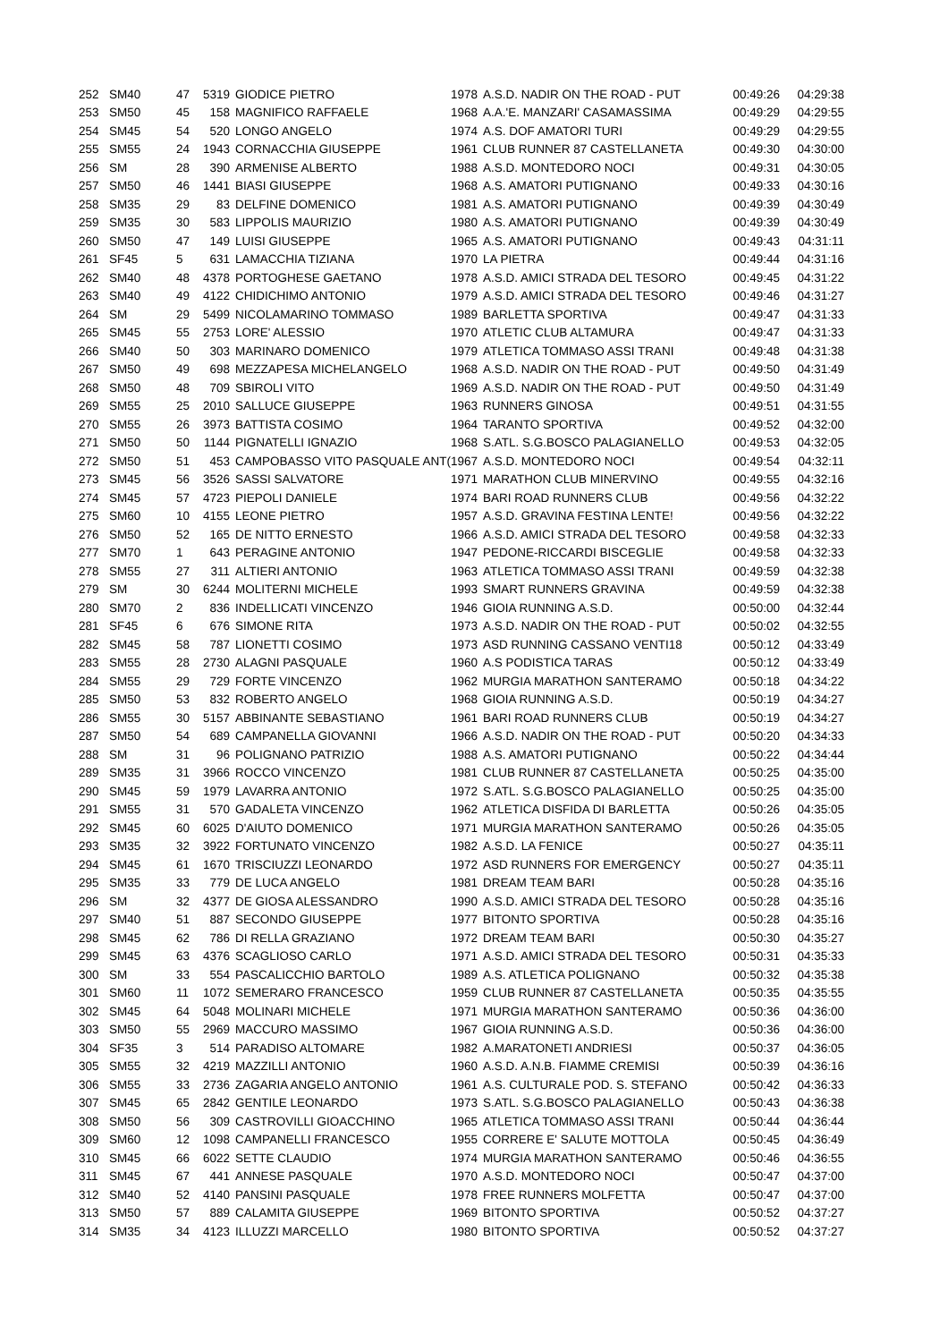| 252 | SM40 | 47 | 5319 | GIODICE PIETRO | 1978 | A.S.D. NADIR ON THE ROAD - PUT | 00:49:26 | 04:29:38 |
| 253 | SM50 | 45 | 158 | MAGNIFICO RAFFAELE | 1968 | A.A.'E. MANZARI' CASAMASSIMA | 00:49:29 | 04:29:55 |
| 254 | SM45 | 54 | 520 | LONGO ANGELO | 1974 | A.S. DOF AMATORI TURI | 00:49:29 | 04:29:55 |
| 255 | SM55 | 24 | 1943 | CORNACCHIA GIUSEPPE | 1961 | CLUB RUNNER 87 CASTELLANETA | 00:49:30 | 04:30:00 |
| 256 | SM | 28 | 390 | ARMENISE ALBERTO | 1988 | A.S.D. MONTEDORO NOCI | 00:49:31 | 04:30:05 |
| 257 | SM50 | 46 | 1441 | BIASI GIUSEPPE | 1968 | A.S. AMATORI PUTIGNANO | 00:49:33 | 04:30:16 |
| 258 | SM35 | 29 | 83 | DELFINE DOMENICO | 1981 | A.S. AMATORI PUTIGNANO | 00:49:39 | 04:30:49 |
| 259 | SM35 | 30 | 583 | LIPPOLIS MAURIZIO | 1980 | A.S. AMATORI PUTIGNANO | 00:49:39 | 04:30:49 |
| 260 | SM50 | 47 | 149 | LUISI GIUSEPPE | 1965 | A.S. AMATORI PUTIGNANO | 00:49:43 | 04:31:11 |
| 261 | SF45 | 5 | 631 | LAMACCHIA TIZIANA | 1970 | LA PIETRA | 00:49:44 | 04:31:16 |
| 262 | SM40 | 48 | 4378 | PORTOGHESE GAETANO | 1978 | A.S.D. AMICI STRADA DEL TESORO | 00:49:45 | 04:31:22 |
| 263 | SM40 | 49 | 4122 | CHIDICHIMO ANTONIO | 1979 | A.S.D. AMICI STRADA DEL TESORO | 00:49:46 | 04:31:27 |
| 264 | SM | 29 | 5499 | NICOLAMARINO TOMMASO | 1989 | BARLETTA SPORTIVA | 00:49:47 | 04:31:33 |
| 265 | SM45 | 55 | 2753 | LORE' ALESSIO | 1970 | ATLETIC CLUB ALTAMURA | 00:49:47 | 04:31:33 |
| 266 | SM40 | 50 | 303 | MARINARO DOMENICO | 1979 | ATLETICA TOMMASO ASSI TRANI | 00:49:48 | 04:31:38 |
| 267 | SM50 | 49 | 698 | MEZZAPESA MICHELANGELO | 1968 | A.S.D. NADIR ON THE ROAD - PUT | 00:49:50 | 04:31:49 |
| 268 | SM50 | 48 | 709 | SBIROLI VITO | 1969 | A.S.D. NADIR ON THE ROAD - PUT | 00:49:50 | 04:31:49 |
| 269 | SM55 | 25 | 2010 | SALLUCE GIUSEPPE | 1963 | RUNNERS GINOSA | 00:49:51 | 04:31:55 |
| 270 | SM55 | 26 | 3973 | BATTISTA COSIMO | 1964 | TARANTO SPORTIVA | 00:49:52 | 04:32:00 |
| 271 | SM50 | 50 | 1144 | PIGNATELLI IGNAZIO | 1968 | S.ATL. S.G.BOSCO PALAGIANELLO | 00:49:53 | 04:32:05 |
| 272 | SM50 | 51 | 453 | CAMPOBASSO VITO PASQUALE ANT( | 1967 | A.S.D. MONTEDORO NOCI | 00:49:54 | 04:32:11 |
| 273 | SM45 | 56 | 3526 | SASSI SALVATORE | 1971 | MARATHON CLUB MINERVINO | 00:49:55 | 04:32:16 |
| 274 | SM45 | 57 | 4723 | PIEPOLI DANIELE | 1974 | BARI ROAD RUNNERS CLUB | 00:49:56 | 04:32:22 |
| 275 | SM60 | 10 | 4155 | LEONE PIETRO | 1957 | A.S.D. GRAVINA FESTINA LENTE! | 00:49:56 | 04:32:22 |
| 276 | SM50 | 52 | 165 | DE NITTO ERNESTO | 1966 | A.S.D. AMICI STRADA DEL TESORO | 00:49:58 | 04:32:33 |
| 277 | SM70 | 1 | 643 | PERAGINE ANTONIO | 1947 | PEDONE-RICCARDI BISCEGLIE | 00:49:58 | 04:32:33 |
| 278 | SM55 | 27 | 311 | ALTIERI ANTONIO | 1963 | ATLETICA TOMMASO ASSI TRANI | 00:49:59 | 04:32:38 |
| 279 | SM | 30 | 6244 | MOLITERNI MICHELE | 1993 | SMART RUNNERS GRAVINA | 00:49:59 | 04:32:38 |
| 280 | SM70 | 2 | 836 | INDELLICATI VINCENZO | 1946 | GIOIA RUNNING A.S.D. | 00:50:00 | 04:32:44 |
| 281 | SF45 | 6 | 676 | SIMONE RITA | 1973 | A.S.D. NADIR ON THE ROAD - PUT | 00:50:02 | 04:32:55 |
| 282 | SM45 | 58 | 787 | LIONETTI COSIMO | 1973 | ASD RUNNING CASSANO VENTI18 | 00:50:12 | 04:33:49 |
| 283 | SM55 | 28 | 2730 | ALAGNI PASQUALE | 1960 | A.S PODISTICA TARAS | 00:50:12 | 04:33:49 |
| 284 | SM55 | 29 | 729 | FORTE VINCENZO | 1962 | MURGIA MARATHON SANTERAMO | 00:50:18 | 04:34:22 |
| 285 | SM50 | 53 | 832 | ROBERTO ANGELO | 1968 | GIOIA RUNNING A.S.D. | 00:50:19 | 04:34:27 |
| 286 | SM55 | 30 | 5157 | ABBINANTE SEBASTIANO | 1961 | BARI ROAD RUNNERS CLUB | 00:50:19 | 04:34:27 |
| 287 | SM50 | 54 | 689 | CAMPANELLA GIOVANNI | 1966 | A.S.D. NADIR ON THE ROAD - PUT | 00:50:20 | 04:34:33 |
| 288 | SM | 31 | 96 | POLIGNANO PATRIZIO | 1988 | A.S. AMATORI PUTIGNANO | 00:50:22 | 04:34:44 |
| 289 | SM35 | 31 | 3966 | ROCCO VINCENZO | 1981 | CLUB RUNNER 87 CASTELLANETA | 00:50:25 | 04:35:00 |
| 290 | SM45 | 59 | 1979 | LAVARRA ANTONIO | 1972 | S.ATL. S.G.BOSCO PALAGIANELLO | 00:50:25 | 04:35:00 |
| 291 | SM55 | 31 | 570 | GADALETA VINCENZO | 1962 | ATLETICA DISFIDA DI BARLETTA | 00:50:26 | 04:35:05 |
| 292 | SM45 | 60 | 6025 | D'AIUTO DOMENICO | 1971 | MURGIA MARATHON SANTERAMO | 00:50:26 | 04:35:05 |
| 293 | SM35 | 32 | 3922 | FORTUNATO VINCENZO | 1982 | A.S.D. LA FENICE | 00:50:27 | 04:35:11 |
| 294 | SM45 | 61 | 1670 | TRISCIUZZI LEONARDO | 1972 | ASD RUNNERS FOR EMERGENCY | 00:50:27 | 04:35:11 |
| 295 | SM35 | 33 | 779 | DE LUCA ANGELO | 1981 | DREAM TEAM BARI | 00:50:28 | 04:35:16 |
| 296 | SM | 32 | 4377 | DE GIOSA ALESSANDRO | 1990 | A.S.D. AMICI STRADA DEL TESORO | 00:50:28 | 04:35:16 |
| 297 | SM40 | 51 | 887 | SECONDO GIUSEPPE | 1977 | BITONTO SPORTIVA | 00:50:28 | 04:35:16 |
| 298 | SM45 | 62 | 786 | DI RELLA GRAZIANO | 1972 | DREAM TEAM BARI | 00:50:30 | 04:35:27 |
| 299 | SM45 | 63 | 4376 | SCAGLIOSO CARLO | 1971 | A.S.D. AMICI STRADA DEL TESORO | 00:50:31 | 04:35:33 |
| 300 | SM | 33 | 554 | PASCALICCHIO BARTOLO | 1989 | A.S. ATLETICA POLIGNANO | 00:50:32 | 04:35:38 |
| 301 | SM60 | 11 | 1072 | SEMERARO FRANCESCO | 1959 | CLUB RUNNER 87 CASTELLANETA | 00:50:35 | 04:35:55 |
| 302 | SM45 | 64 | 5048 | MOLINARI MICHELE | 1971 | MURGIA MARATHON SANTERAMO | 00:50:36 | 04:36:00 |
| 303 | SM50 | 55 | 2969 | MACCURO MASSIMO | 1967 | GIOIA RUNNING A.S.D. | 00:50:36 | 04:36:00 |
| 304 | SF35 | 3 | 514 | PARADISO ALTOMARE | 1982 | A.MARATONETI ANDRIESI | 00:50:37 | 04:36:05 |
| 305 | SM55 | 32 | 4219 | MAZZILLI ANTONIO | 1960 | A.S.D. A.N.B. FIAMME CREMISI | 00:50:39 | 04:36:16 |
| 306 | SM55 | 33 | 2736 | ZAGARIA ANGELO ANTONIO | 1961 | A.S. CULTURALE POD. S. STEFANO | 00:50:42 | 04:36:33 |
| 307 | SM45 | 65 | 2842 | GENTILE LEONARDO | 1973 | S.ATL. S.G.BOSCO PALAGIANELLO | 00:50:43 | 04:36:38 |
| 308 | SM50 | 56 | 309 | CASTROVILLI GIOACCHINO | 1965 | ATLETICA TOMMASO ASSI TRANI | 00:50:44 | 04:36:44 |
| 309 | SM60 | 12 | 1098 | CAMPANELLI FRANCESCO | 1955 | CORRERE E' SALUTE MOTTOLA | 00:50:45 | 04:36:49 |
| 310 | SM45 | 66 | 6022 | SETTE CLAUDIO | 1974 | MURGIA MARATHON SANTERAMO | 00:50:46 | 04:36:55 |
| 311 | SM45 | 67 | 441 | ANNESE PASQUALE | 1970 | A.S.D. MONTEDORO NOCI | 00:50:47 | 04:37:00 |
| 312 | SM40 | 52 | 4140 | PANSINI PASQUALE | 1978 | FREE RUNNERS MOLFETTA | 00:50:47 | 04:37:00 |
| 313 | SM50 | 57 | 889 | CALAMITA GIUSEPPE | 1969 | BITONTO SPORTIVA | 00:50:52 | 04:37:27 |
| 314 | SM35 | 34 | 4123 | ILLUZZI MARCELLO | 1980 | BITONTO SPORTIVA | 00:50:52 | 04:37:27 |